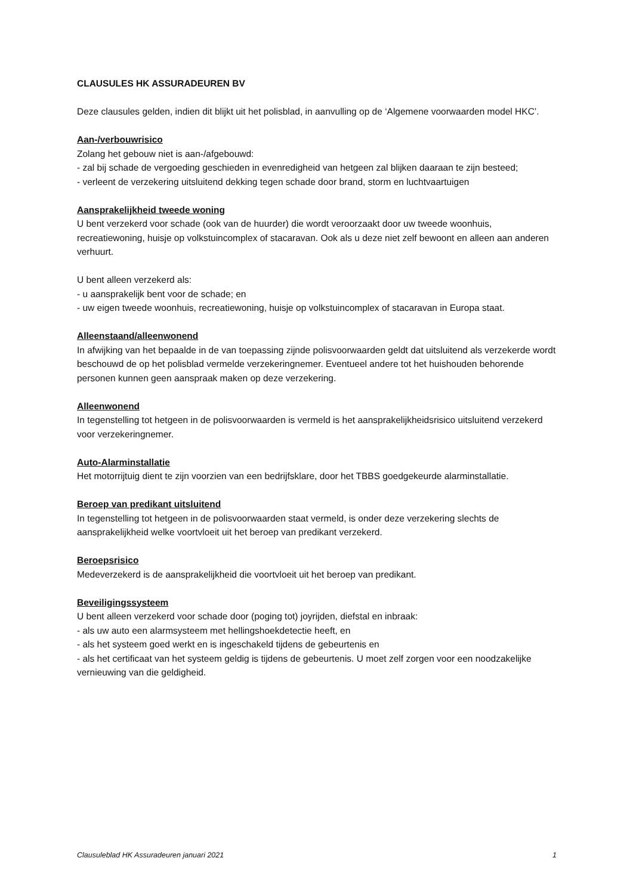CLAUSULES HK ASSURADEUREN BV
Deze clausules gelden, indien dit blijkt uit het polisblad, in aanvulling op de ‘Algemene voorwaarden model HKC’.
Aan-/verbouwrisico
Zolang het gebouw niet is aan-/afgebouwd:
- zal bij schade de vergoeding geschieden in evenredigheid van hetgeen zal blijken daaraan te zijn besteed;
- verleent de verzekering uitsluitend dekking tegen schade door brand, storm en luchtvaartuigen
Aansprakelijkheid tweede woning
U bent verzekerd voor schade (ook van de huurder) die wordt veroorzaakt door uw tweede woonhuis, recreatiewoning, huisje op volkstuincomplex of stacaravan. Ook als u deze niet zelf bewoont en alleen aan anderen verhuurt.
U bent alleen verzekerd als:
- u aansprakelijk bent voor de schade; en
- uw eigen tweede woonhuis, recreatiewoning, huisje op volkstuincomplex of stacaravan in Europa staat.
Alleenstaand/alleenwonend
In afwijking van het bepaalde in de van toepassing zijnde polisvoorwaarden geldt dat uitsluitend als verzekerde wordt beschouwd de op het polisblad vermelde verzekeringnemer. Eventueel andere tot het huishouden behorende personen kunnen geen aanspraak maken op deze verzekering.
Alleenwonend
In tegenstelling tot hetgeen in de polisvoorwaarden is vermeld is het aansprakelijkheidsrisico uitsluitend verzekerd voor verzekeringnemer.
Auto-Alarminstallatie
Het motorrijtuig dient te zijn voorzien van een bedrijfsklare, door het TBBS goedgekeurde alarminstallatie.
Beroep van predikant uitsluitend
In tegenstelling tot hetgeen in de polisvoorwaarden staat vermeld, is onder deze verzekering slechts de aansprakelijkheid welke voortvloeit uit het beroep van predikant verzekerd.
Beroepsrisico
Medeverzekerd is de aansprakelijkheid die voortvloeit uit het beroep van predikant.
Beveiligingssysteem
U bent alleen verzekerd voor schade door (poging tot) joyrijden, diefstal en inbraak:
- als uw auto een alarmsysteem met hellingshoekdetectie heeft, en
- als het systeem goed werkt en is ingeschakeld tijdens de gebeurtenis en
- als het certificaat van het systeem geldig is tijdens de gebeurtenis. U moet zelf zorgen voor een noodzakelijke vernieuwing van die geldigheid.
Clausuleblad HK Assuradeuren januari 2021 1